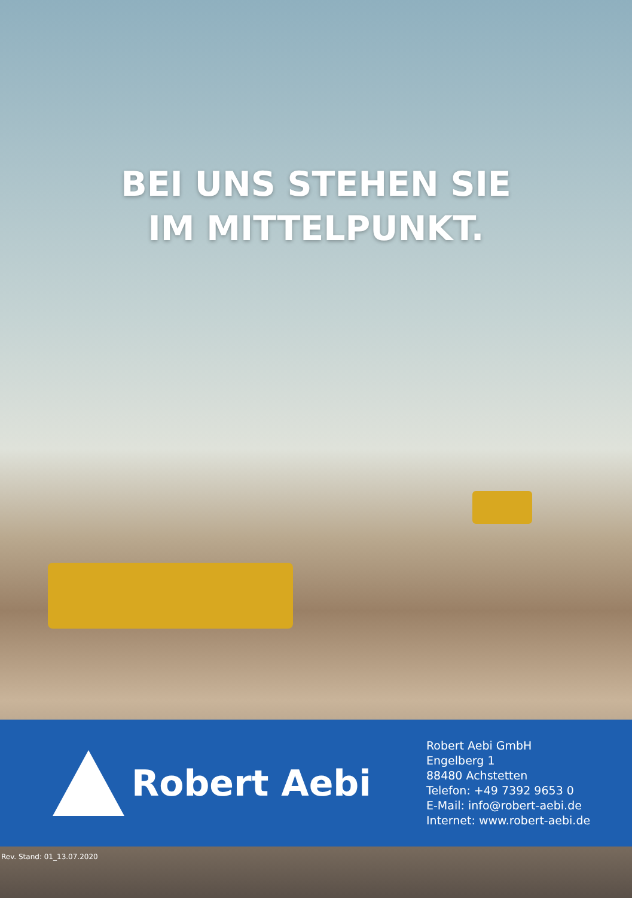BEI UNS STEHEN SIE
IM MITTELPUNKT.
Robert Aebi
Robert Aebi GmbH
Engelberg 1
88480 Achstetten
Telefon: +49 7392 9653 0
E-Mail: info@robert-aebi.de
Internet: www.robert-aebi.de
Rev. Stand: 01_13.07.2020